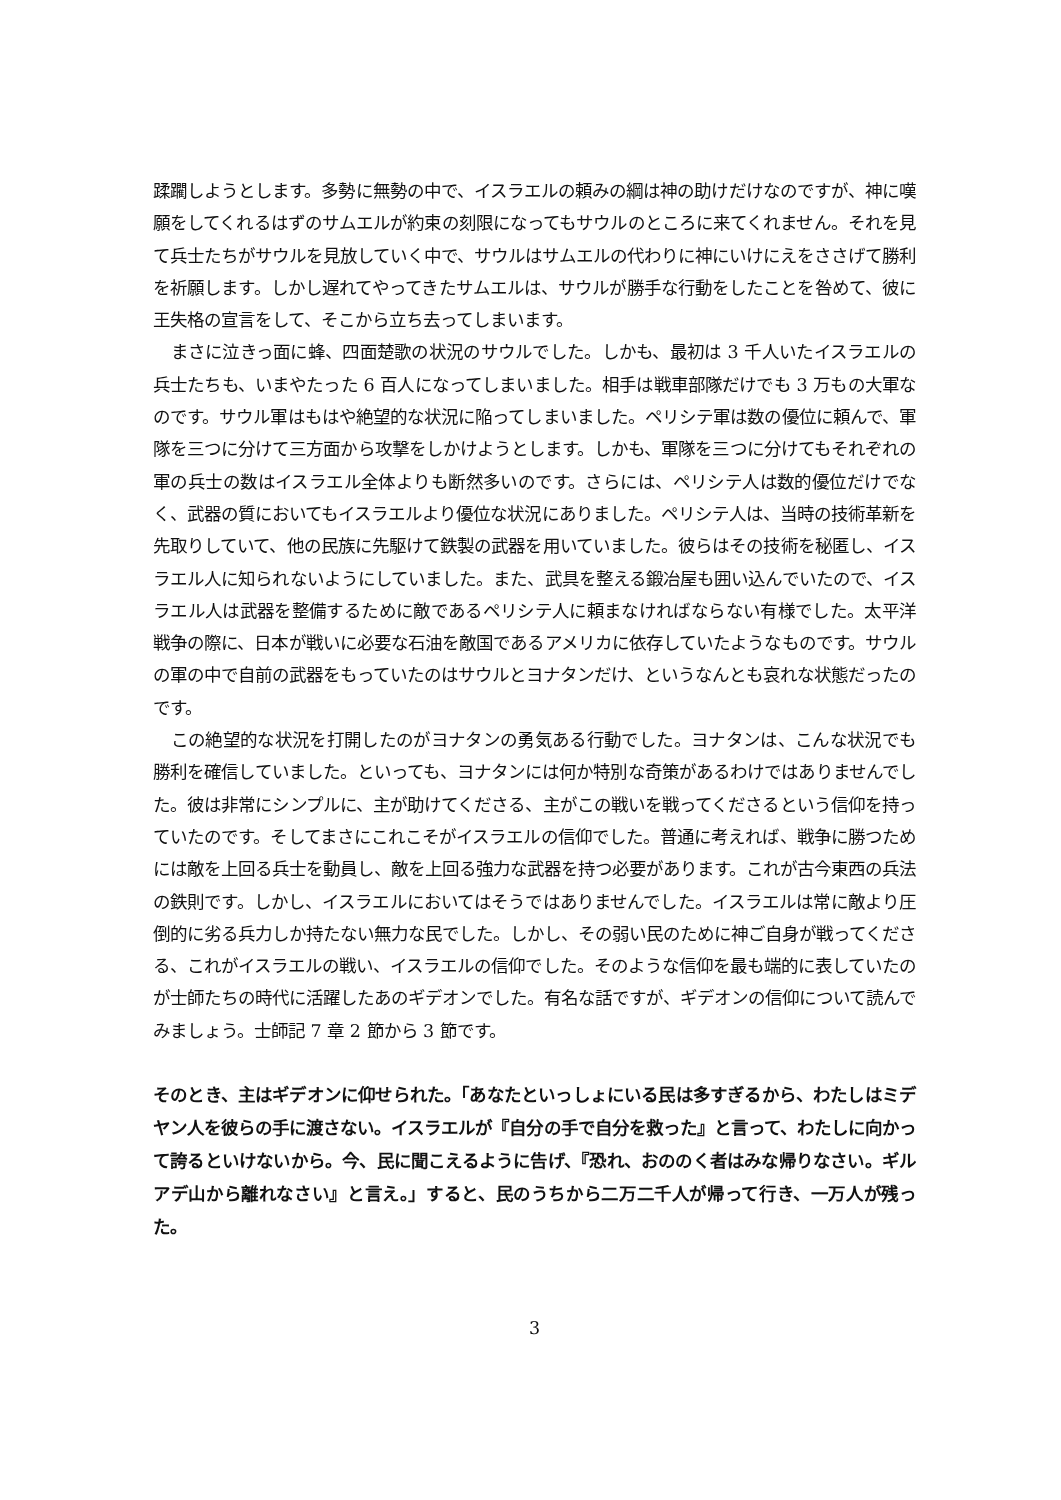蹂躙しようとします。多勢に無勢の中で、イスラエルの頼みの綱は神の助けだけなのですが、神に嘆願をしてくれるはずのサムエルが約束の刻限になってもサウルのところに来てくれません。それを見て兵士たちがサウルを見放していく中で、サウルはサムエルの代わりに神にいけにえをささげて勝利を祈願します。しかし遅れてやってきたサムエルは、サウルが勝手な行動をしたことを咎めて、彼に王失格の宣言をして、そこから立ち去ってしまいます。
まさに泣きっ面に蜂、四面楚歌の状況のサウルでした。しかも、最初は 3 千人いたイスラエルの兵士たちも、いまやたった 6 百人になってしまいました。相手は戦車部隊だけでも 3 万もの大軍なのです。サウル軍はもはや絶望的な状況に陥ってしまいました。ペリシテ軍は数の優位に頼んで、軍隊を三つに分けて三方面から攻撃をしかけようとします。しかも、軍隊を三つに分けてもそれぞれの軍の兵士の数はイスラエル全体よりも断然多いのです。さらには、ペリシテ人は数的優位だけでなく、武器の質においてもイスラエルより優位な状況にありました。ペリシテ人は、当時の技術革新を先取りしていて、他の民族に先駆けて鉄製の武器を用いていました。彼らはその技術を秘匿し、イスラエル人に知られないようにしていました。また、武具を整える鍛冶屋も囲い込んでいたので、イスラエル人は武器を整備するために敵であるペリシテ人に頼まなければならない有様でした。太平洋戦争の際に、日本が戦いに必要な石油を敵国であるアメリカに依存していたようなものです。サウルの軍の中で自前の武器をもっていたのはサウルとヨナタンだけ、というなんとも哀れな状態だったのです。
この絶望的な状況を打開したのがヨナタンの勇気ある行動でした。ヨナタンは、こんな状況でも勝利を確信していました。といっても、ヨナタンには何か特別な奇策があるわけではありませんでした。彼は非常にシンプルに、主が助けてくださる、主がこの戦いを戦ってくださるという信仰を持っていたのです。そしてまさにこれこそがイスラエルの信仰でした。普通に考えれば、戦争に勝つためには敵を上回る兵士を動員し、敵を上回る強力な武器を持つ必要があります。これが古今東西の兵法の鉄則です。しかし、イスラエルにおいてはそうではありませんでした。イスラエルは常に敵より圧倒的に劣る兵力しか持たない無力な民でした。しかし、その弱い民のために神ご自身が戦ってくださる、これがイスラエルの戦い、イスラエルの信仰でした。そのような信仰を最も端的に表していたのが士師たちの時代に活躍したあのギデオンでした。有名な話ですが、ギデオンの信仰について読んでみましょう。士師記 7 章 2 節から 3 節です。
そのとき、主はギデオンに仰せられた。「あなたといっしょにいる民は多すぎるから、わたしはミデヤン人を彼らの手に渡さない。イスラエルが『自分の手で自分を救った』と言って、わたしに向かって誇るといけないから。今、民に聞こえるように告げ、『恐れ、おののく者はみな帰りなさい。ギルアデ山から離れなさい』と言え。」すると、民のうちから二万二千人が帰って行き、一万人が残った。
3